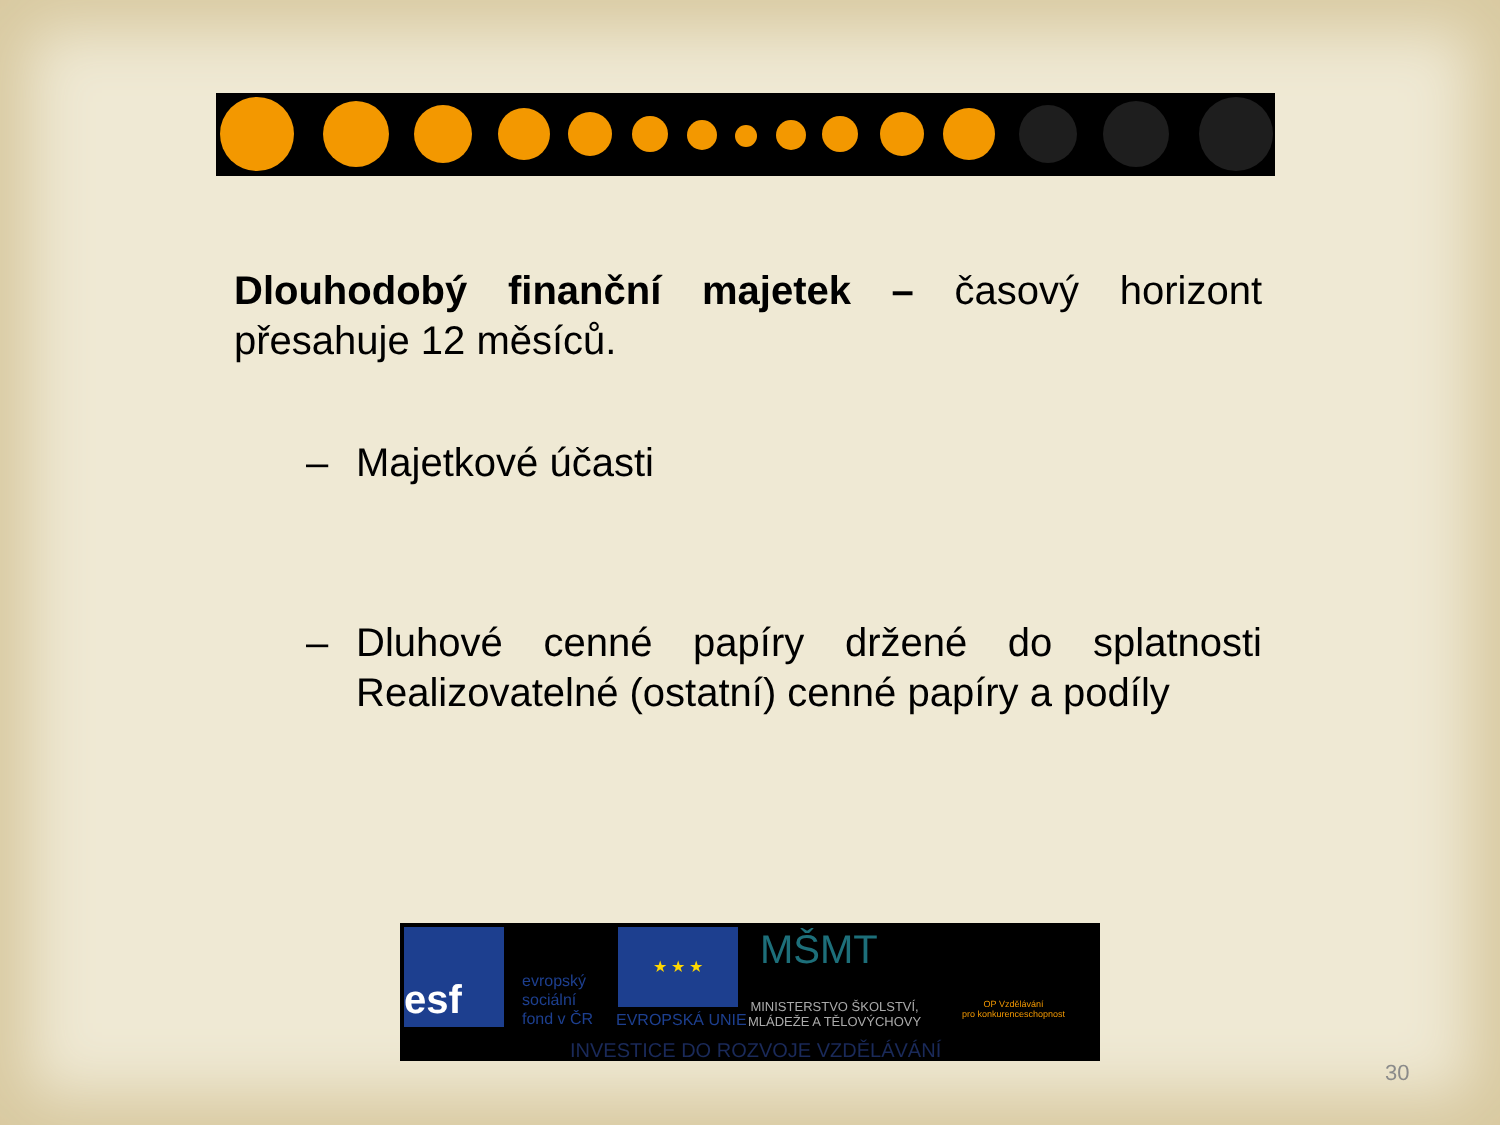Dlouhodobý finanční majetek – časový horizont přesahuje 12 měsíců.
– Majetkové účasti
– Dluhové cenné papíry držené do splatnosti Realizovatelné (ostatní) cenné papíry a podíly
esf
evropský
sociální
fond v ČR
★ ★ ★
EVROPSKÁ UNIE
MŠMT
MINISTERSTVO ŠKOLSTVÍ,
MLÁDEŽE A TĚLOVÝCHOVY
OP Vzdělávání
pro konkurenceschopnost
INVESTICE DO ROZVOJE VZDĚLÁVÁNÍ
30